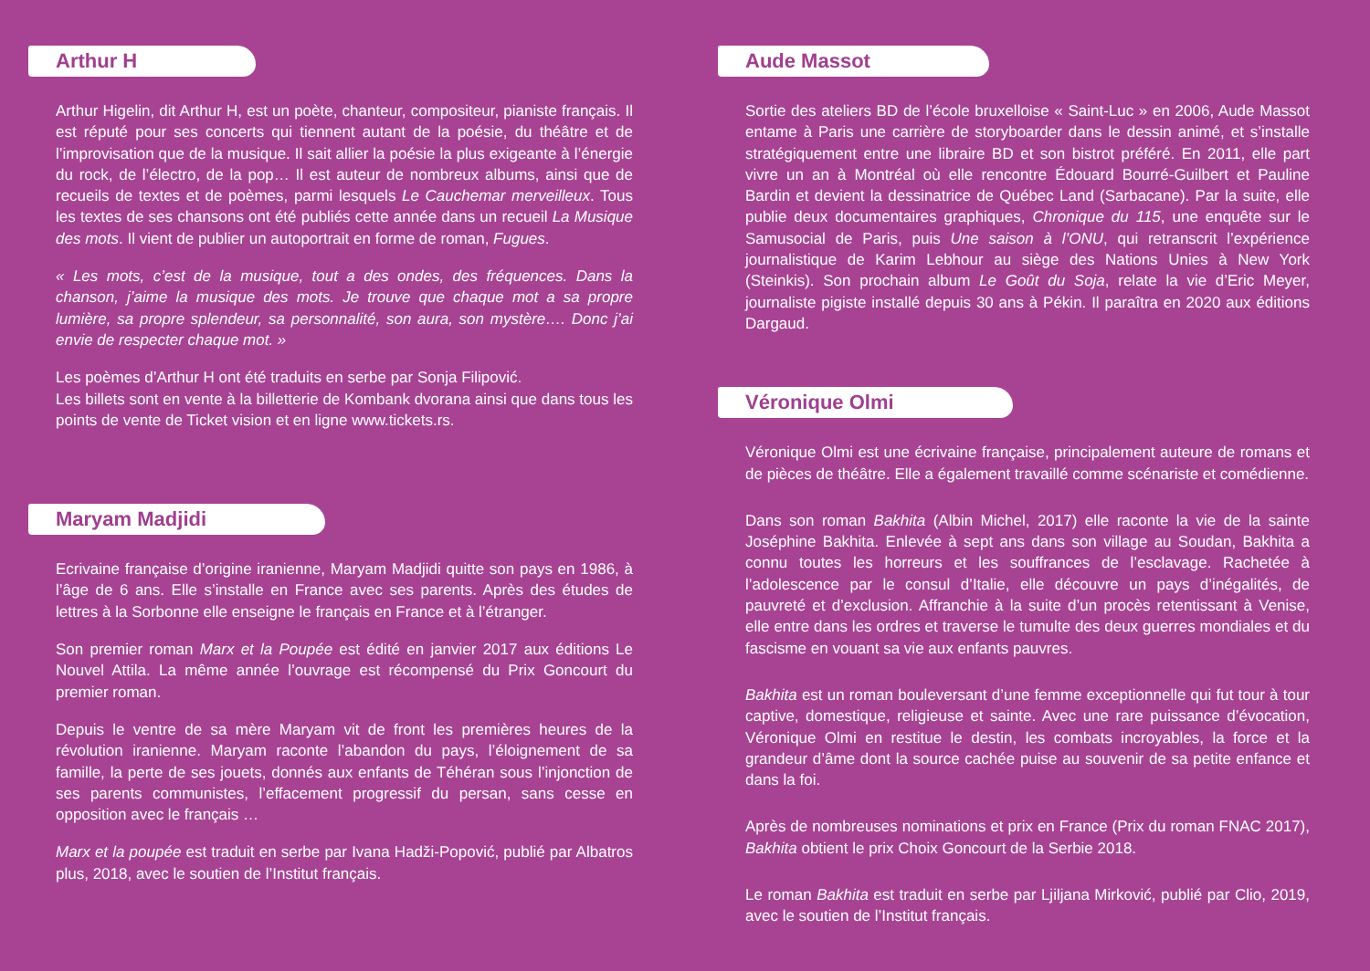Arthur H
Arthur Higelin, dit Arthur H, est un poète, chanteur, compositeur, pianiste français. Il est réputé pour ses concerts qui tiennent autant de la poésie, du théâtre et de l’improvisation que de la musique. Il sait allier la poésie la plus exigeante à l’énergie du rock, de l’électro, de la pop… Il est auteur de nombreux albums, ainsi que de recueils de textes et de poèmes, parmi lesquels Le Cauchemar merveilleux. Tous les textes de ses chansons ont été publiés cette année dans un recueil La Musique des mots. Il vient de publier un autoportrait en forme de roman, Fugues.
« Les mots, c’est de la musique, tout a des ondes, des fréquences. Dans la chanson, j’aime la musique des mots. Je trouve que chaque mot a sa propre lumière, sa propre splendeur, sa personnalité, son aura, son mystère…. Donc j’ai envie de respecter chaque mot. »
Les poèmes d’Arthur H ont été traduits en serbe par Sonja Filipović.
Les billets sont en vente à la billetterie de Kombank dvorana ainsi que dans tous les points de vente de Ticket vision et en ligne www.tickets.rs.
Maryam Madjidi
Ecrivaine française d’origine iranienne, Maryam Madjidi quitte son pays en 1986, à l’âge de 6 ans. Elle s’installe en France avec ses parents. Après des études de lettres à la Sorbonne elle enseigne le français en France et à l’étranger.
Son premier roman Marx et la Poupée est édité en janvier 2017 aux éditions Le Nouvel Attila. La même année l’ouvrage est récompensé du Prix Goncourt du premier roman.
Depuis le ventre de sa mère Maryam vit de front les premières heures de la révolution iranienne. Maryam raconte l’abandon du pays, l’éloignement de sa famille, la perte de ses jouets, donnés aux enfants de Téhéran sous l’injonction de ses parents communistes, l’effacement progressif du persan, sans cesse en opposition avec le français …
Marx et la poupée est traduit en serbe par Ivana Hadži-Popović, publié par Albatros plus, 2018, avec le soutien de l’Institut français.
Aude Massot
Sortie des ateliers BD de l’école bruxelloise « Saint-Luc » en 2006, Aude Massot entame à Paris une carrière de storyboarder dans le dessin animé, et s’installe stratégiquement entre une libraire BD et son bistrot préféré. En 2011, elle part vivre un an à Montréal où elle rencontre Édouard Bourré-Guilbert et Pauline Bardin et devient la dessinatrice de Québec Land (Sarbacane). Par la suite, elle publie deux documentaires graphiques, Chronique du 115, une enquête sur le Samusocial de Paris, puis Une saison à l’ONU, qui retranscrit l’expérience journalistique de Karim Lebhour au siège des Nations Unies à New York (Steinkis). Son prochain album Le Goût du Soja, relate la vie d’Eric Meyer, journaliste pigiste installé depuis 30 ans à Pékin. Il paraîtra en 2020 aux éditions Dargaud.
Véronique Olmi
Véronique Olmi est une écrivaine française, principalement auteure de romans et de pièces de théâtre. Elle a également travaillé comme scénariste et comédienne.
Dans son roman Bakhita (Albin Michel, 2017) elle raconte la vie de la sainte Joséphine Bakhita. Enlevée à sept ans dans son village au Soudan, Bakhita a connu toutes les horreurs et les souffrances de l’esclavage. Rachetée à l’adolescence par le consul d’Italie, elle découvre un pays d’inégalités, de pauvreté et d’exclusion. Affranchie à la suite d’un procès retentissant à Venise, elle entre dans les ordres et traverse le tumulte des deux guerres mondiales et du fascisme en vouant sa vie aux enfants pauvres.
Bakhita est un roman bouleversant d’une femme exceptionnelle qui fut tour à tour captive, domestique, religieuse et sainte. Avec une rare puissance d’évocation, Véronique Olmi en restitue le destin, les combats incroyables, la force et la grandeur d’âme dont la source cachée puise au souvenir de sa petite enfance et dans la foi.
Après de nombreuses nominations et prix en France (Prix du roman FNAC 2017), Bakhita obtient le prix Choix Goncourt de la Serbie 2018.
Le roman Bakhita est traduit en serbe par Ljiljana Mirković, publié par Clio, 2019, avec le soutien de l’Institut français.